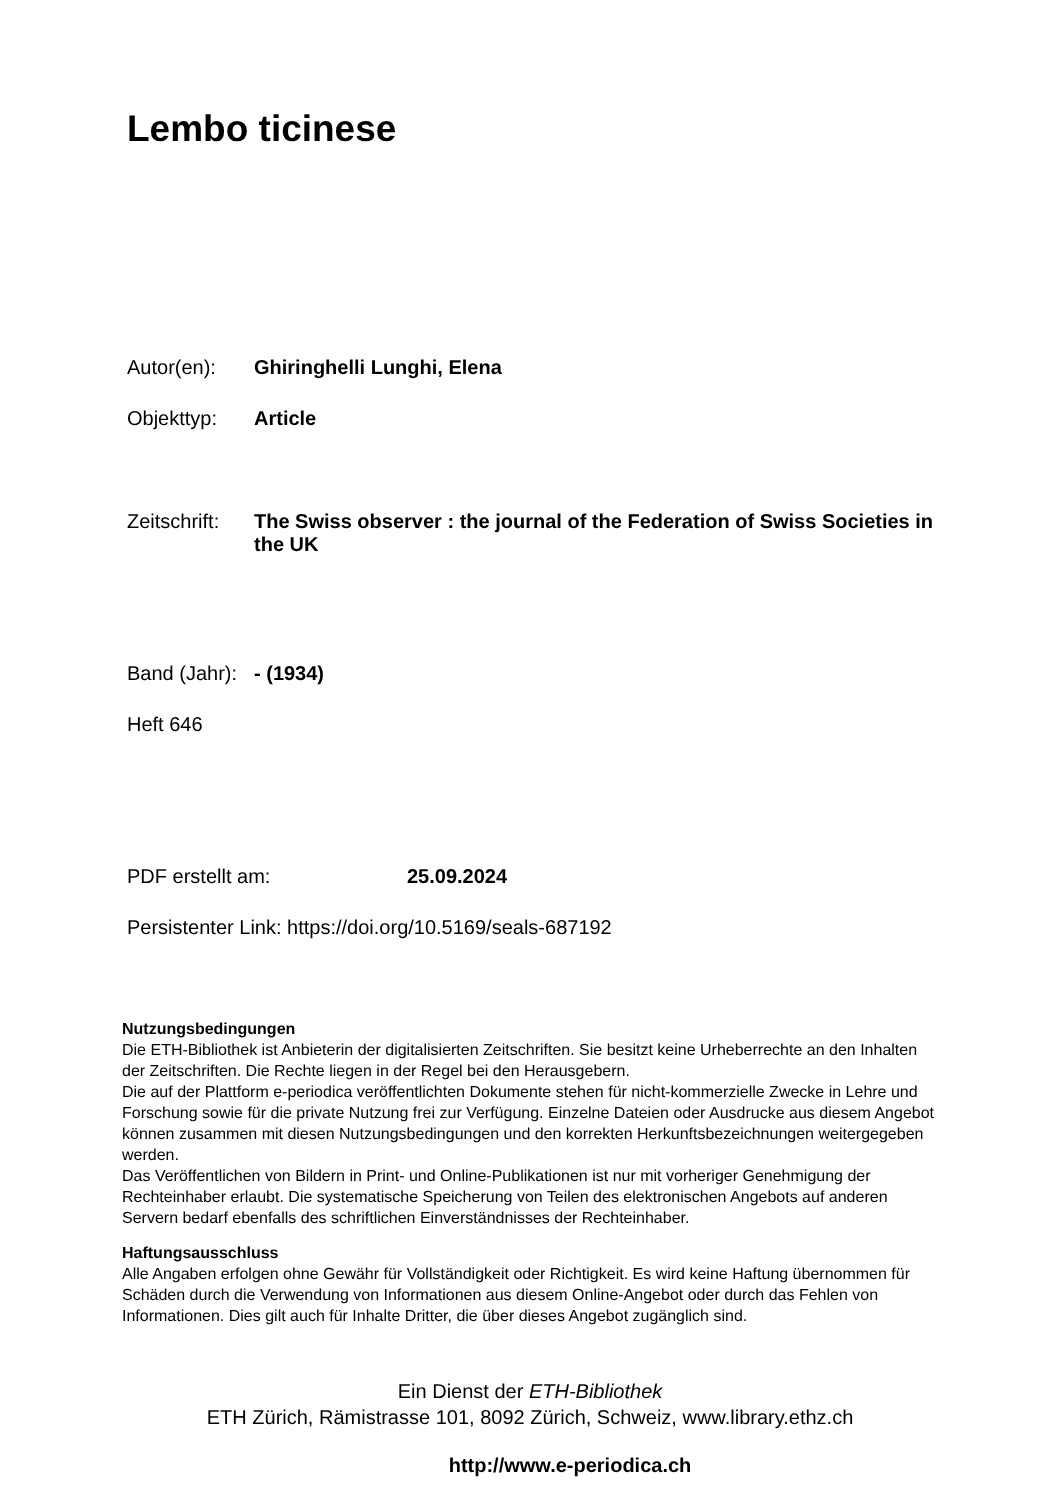Lembo ticinese
Autor(en): Ghiringhelli Lunghi, Elena
Objekttyp: Article
Zeitschrift: The Swiss observer : the journal of the Federation of Swiss Societies in the UK
Band (Jahr): - (1934)
Heft 646
PDF erstellt am: 25.09.2024
Persistenter Link: https://doi.org/10.5169/seals-687192
Nutzungsbedingungen
Die ETH-Bibliothek ist Anbieterin der digitalisierten Zeitschriften. Sie besitzt keine Urheberrechte an den Inhalten der Zeitschriften. Die Rechte liegen in der Regel bei den Herausgebern.
Die auf der Plattform e-periodica veröffentlichten Dokumente stehen für nicht-kommerzielle Zwecke in Lehre und Forschung sowie für die private Nutzung frei zur Verfügung. Einzelne Dateien oder Ausdrucke aus diesem Angebot können zusammen mit diesen Nutzungsbedingungen und den korrekten Herkunftsbezeichnungen weitergegeben werden.
Das Veröffentlichen von Bildern in Print- und Online-Publikationen ist nur mit vorheriger Genehmigung der Rechteinhaber erlaubt. Die systematische Speicherung von Teilen des elektronischen Angebots auf anderen Servern bedarf ebenfalls des schriftlichen Einverständnisses der Rechteinhaber.
Haftungsausschluss
Alle Angaben erfolgen ohne Gewähr für Vollständigkeit oder Richtigkeit. Es wird keine Haftung übernommen für Schäden durch die Verwendung von Informationen aus diesem Online-Angebot oder durch das Fehlen von Informationen. Dies gilt auch für Inhalte Dritter, die über dieses Angebot zugänglich sind.
Ein Dienst der ETH-Bibliothek
ETH Zürich, Rämistrasse 101, 8092 Zürich, Schweiz, www.library.ethz.ch
http://www.e-periodica.ch